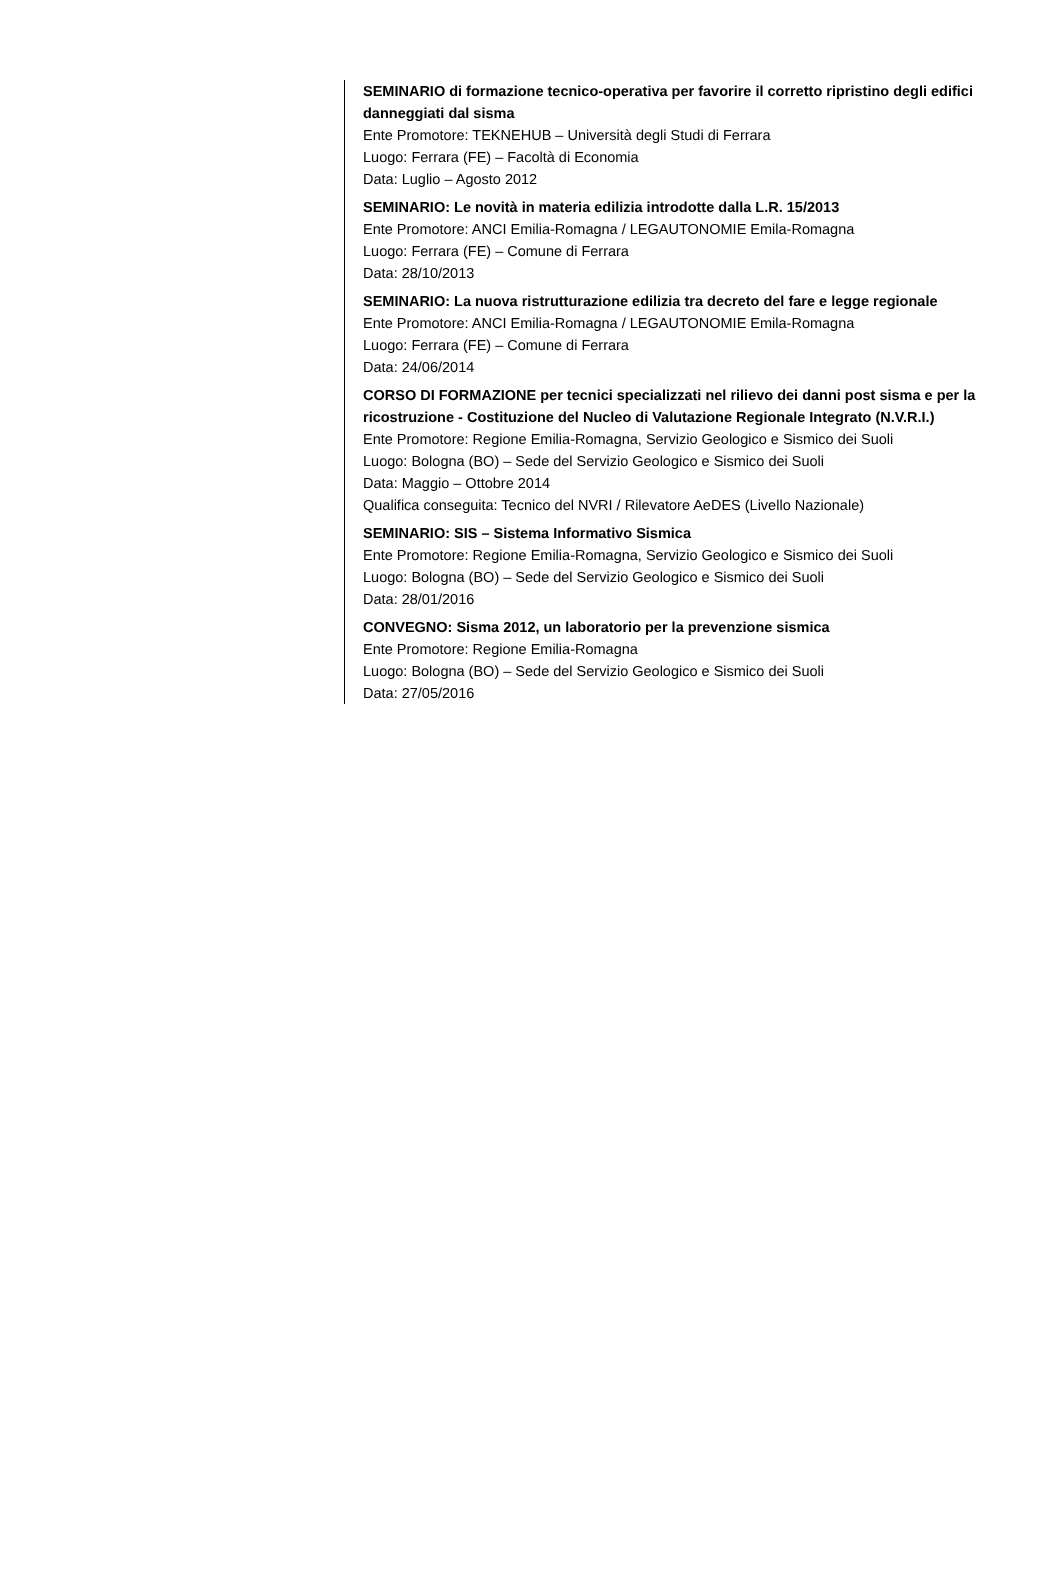SEMINARIO di formazione tecnico-operativa per favorire il corretto ripristino degli edifici danneggiati dal sisma
Ente Promotore: TEKNEHUB – Università degli Studi di Ferrara
Luogo: Ferrara (FE) – Facoltà di Economia
Data: Luglio – Agosto 2012
SEMINARIO: Le novità in materia edilizia introdotte dalla L.R. 15/2013
Ente Promotore: ANCI Emilia-Romagna / LEGAUTONOMIE Emila-Romagna
Luogo: Ferrara (FE) – Comune di Ferrara
Data: 28/10/2013
SEMINARIO: La nuova ristrutturazione edilizia tra decreto del fare e legge regionale
Ente Promotore: ANCI Emilia-Romagna / LEGAUTONOMIE Emila-Romagna
Luogo: Ferrara (FE) – Comune di Ferrara
Data: 24/06/2014
CORSO DI FORMAZIONE per tecnici specializzati nel rilievo dei danni post sisma e per la ricostruzione - Costituzione del Nucleo di Valutazione Regionale Integrato (N.V.R.I.)
Ente Promotore: Regione Emilia-Romagna, Servizio Geologico e Sismico dei Suoli
Luogo: Bologna (BO) – Sede del Servizio Geologico e Sismico dei Suoli
Data: Maggio – Ottobre 2014
Qualifica conseguita: Tecnico del NVRI / Rilevatore AeDES (Livello Nazionale)
SEMINARIO: SIS – Sistema Informativo Sismica
Ente Promotore: Regione Emilia-Romagna, Servizio Geologico e Sismico dei Suoli
Luogo: Bologna (BO) – Sede del Servizio Geologico e Sismico dei Suoli
Data: 28/01/2016
CONVEGNO: Sisma 2012, un laboratorio per la prevenzione sismica
Ente Promotore: Regione Emilia-Romagna
Luogo: Bologna (BO) – Sede del Servizio Geologico e Sismico dei Suoli
Data: 27/05/2016